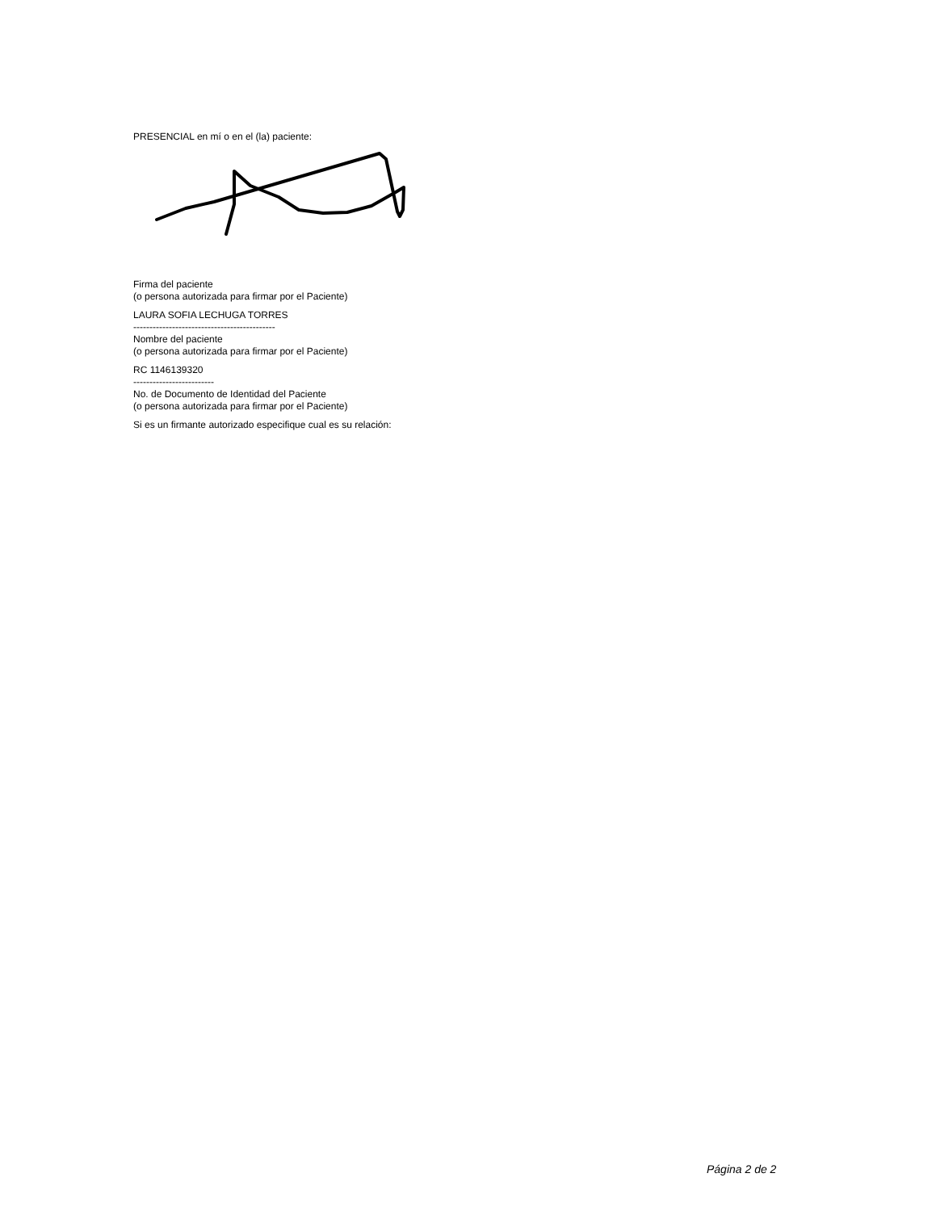PRESENCIAL en mí o en el (la) paciente:
Firma del paciente
(o persona autorizada para firmar por el Paciente)
LAURA SOFIA LECHUGA TORRES
--------------------------------------------
Nombre del paciente
(o persona autorizada para firmar por el Paciente)
RC 1146139320
-------------------------
No. de Documento de Identidad del Paciente
(o persona autorizada para firmar por el Paciente)
Si es un firmante autorizado especifique cual es su relación:
Página 2 de 2